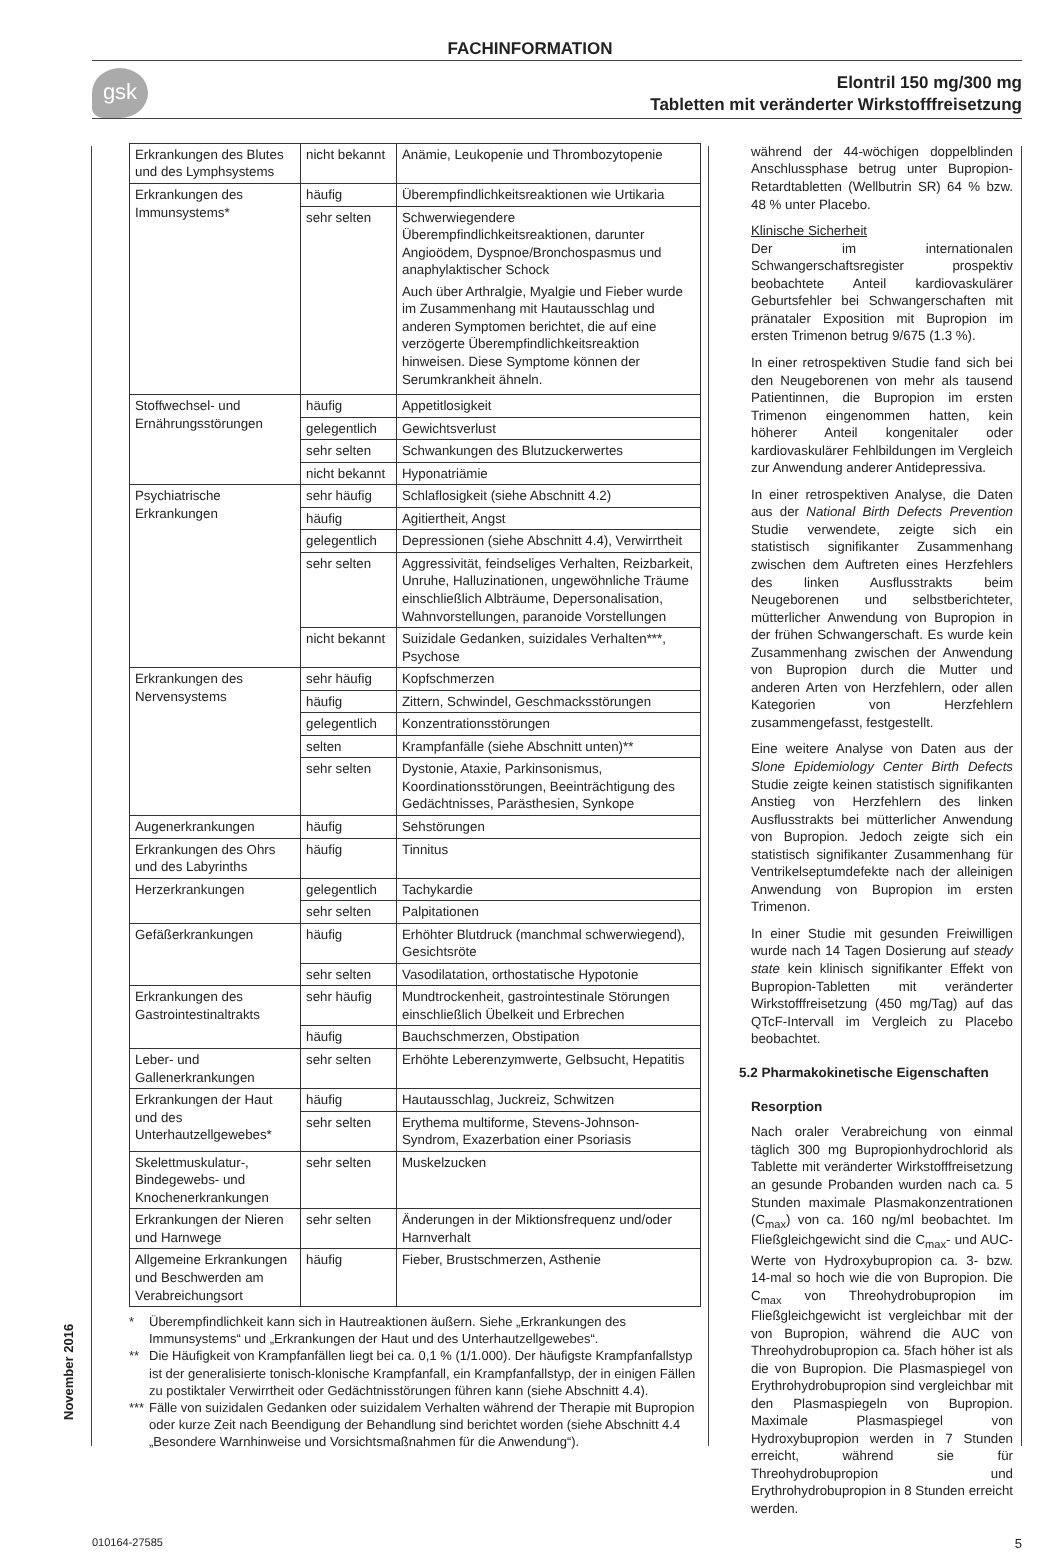FACHINFORMATION
gsk
Elontril 150 mg/300 mg
Tabletten mit veränderter Wirkstofffreisetzung
| Erkrankungen des Blutes und des Lymphsystems | nicht bekannt | Anämie, Leukopenie und Thrombozytopenie |
| Erkrankungen des Immunsystems* | häufig | Überempfindlichkeitsreaktionen wie Urtikaria |
| | sehr selten | Schwerwiegendere Überempfindlichkeitsreaktionen, darunter Angioödem, Dyspnoe/Bronchospasmus und anaphylaktischer Schock Auch über Arthralgie, Myalgie und Fieber wurde im Zusammenhang mit Hautausschlag und anderen Symptomen berichtet, die auf eine verzögerte Überempfindlichkeitsreaktion hinweisen. Diese Symptome können der Serumkrankheit ähneln. |
| Stoffwechsel- und Ernährungsstörungen | häufig | Appetitlosigkeit |
| | gelegentlich | Gewichtsverlust |
| | sehr selten | Schwankungen des Blutzuckerwertes |
| | nicht bekannt | Hyponatriämie |
| Psychiatrische Erkrankungen | sehr häufig | Schlaflosigkeit (siehe Abschnitt 4.2) |
| | häufig | Agitiertheit, Angst |
| | gelegentlich | Depressionen (siehe Abschnitt 4.4), Verwirrtheit |
| | sehr selten | Aggressivität, feindseliges Verhalten, Reizbarkeit, Unruhe, Halluzinationen, ungewöhnliche Träume einschließlich Albträume, Depersonalisation, Wahnvorstellungen, paranoide Vorstellungen |
| | nicht bekannt | Suizidale Gedanken, suizidales Verhalten***, Psychose |
| Erkrankungen des Nervensystems | sehr häufig | Kopfschmerzen |
| | häufig | Zittern, Schwindel, Geschmacksstörungen |
| | gelegentlich | Konzentrationsstörungen |
| | selten | Krampfanfälle (siehe Abschnitt unten)** |
| | sehr selten | Dystonie, Ataxie, Parkinsonismus, Koordinationsstörungen, Beeinträchtigung des Gedächtnisses, Parästhesien, Synkope |
| Augenerkrankungen | häufig | Sehstörungen |
| Erkrankungen des Ohrs und des Labyrinths | häufig | Tinnitus |
| Herzerkrankungen | gelegentlich | Tachykardie |
| | sehr selten | Palpitationen |
| Gefäßerkrankungen | häufig | Erhöhter Blutdruck (manchmal schwerwiegend), Gesichtsröte |
| | sehr selten | Vasodilatation, orthostatische Hypotonie |
| Erkrankungen des Gastrointestinaltrakts | sehr häufig | Mundtrockenheit, gastrointestinale Störungen einschließlich Übelkeit und Erbrechen |
| | häufig | Bauchschmerzen, Obstipation |
| Leber- und Gallenerkrankungen | sehr selten | Erhöhte Leberenzymwerte, Gelbsucht, Hepatitis |
| Erkrankungen der Haut und des Unterhautzellgewebes* | häufig | Hautausschlag, Juckreiz, Schwitzen |
| | sehr selten | Erythema multiforme, Stevens-Johnson-Syndrom, Exazerbation einer Psoriasis |
| Skelettmuskulatur-, Bindegewebs- und Knochenerkrankungen | sehr selten | Muskelzucken |
| Erkrankungen der Nieren und Harnwege | sehr selten | Änderungen in der Miktionsfrequenz und/oder Harnverhalt |
| Allgemeine Erkrankungen und Beschwerden am Verabreichungsort | häufig | Fieber, Brustschmerzen, Asthenie |
* Überempfindlichkeit kann sich in Hautreaktionen äußern. Siehe „Erkrankungen des Immunsystems“ und „Erkrankungen der Haut und des Unterhautzellgewebes“.
** Die Häufigkeit von Krampfanfällen liegt bei ca. 0,1 % (1/1.000). Der häufigste Krampfanfallstyp ist der generalisierte tonisch-klonische Krampfanfall, ein Krampfanfallstyp, der in einigen Fällen zu postiktaler Verwirrtheit oder Gedächtnisstörungen führen kann (siehe Abschnitt 4.4).
*** Fälle von suizidalen Gedanken oder suizidalem Verhalten während der Therapie mit Bupropion oder kurze Zeit nach Beendigung der Behandlung sind berichtet worden (siehe Abschnitt 4.4 „Besondere Warnhinweise und Vorsichtsmaßnahmen für die Anwendung“).
während der 44-wöchigen doppelblinden Anschlussphase betrug unter Bupropion-Retardtabletten (Wellbutrin SR) 64 % bzw. 48 % unter Placebo.
Klinische Sicherheit
Der im internationalen Schwangerschaftsregister prospektiv beobachtete Anteil kardiovaskulärer Geburtsfehler bei Schwangerschaften mit pränataler Exposition mit Bupropion im ersten Trimenon betrug 9/675 (1.3 %).
In einer retrospektiven Studie fand sich bei den Neugeborenen von mehr als tausend Patientinnen, die Bupropion im ersten Trimenon eingenommen hatten, kein höherer Anteil kongenitaler oder kardiovaskulärer Fehlbildungen im Vergleich zur Anwendung anderer Antidepressiva.
In einer retrospektiven Analyse, die Daten aus der National Birth Defects Prevention Studie verwendete, zeigte sich ein statistisch signifikanter Zusammenhang zwischen dem Auftreten eines Herzfehlers des linken Ausflusstrakts beim Neugeborenen und selbstberichteter, mütterlicher Anwendung von Bupropion in der frühen Schwangerschaft. Es wurde kein Zusammenhang zwischen der Anwendung von Bupropion durch die Mutter und anderen Arten von Herzfehlern, oder allen Kategorien von Herzfehlern zusammengefasst, festgestellt.
Eine weitere Analyse von Daten aus der Slone Epidemiology Center Birth Defects Studie zeigte keinen statistisch signifikanten Anstieg von Herzfehlern des linken Ausflusstrakts bei mütterlicher Anwendung von Bupropion. Jedoch zeigte sich ein statistisch signifikanter Zusammenhang für Ventrikelseptumdefekte nach der alleinigen Anwendung von Bupropion im ersten Trimenon.
In einer Studie mit gesunden Freiwilligen wurde nach 14 Tagen Dosierung auf steady state kein klinisch signifikanter Effekt von Bupropion-Tabletten mit veränderter Wirkstofffreisetzung (450 mg/Tag) auf das QTcF-Intervall im Vergleich zu Placebo beobachtet.
5.2 Pharmakokinetische Eigenschaften
Resorption
Nach oraler Verabreichung von einmal täglich 300 mg Bupropionhydrochlorid als Tablette mit veränderter Wirkstofffreisetzung an gesunde Probanden wurden nach ca. 5 Stunden maximale Plasmakonzentrationen (C<sub>max</sub>) von ca. 160 ng/ml beobachtet. Im Fließgleichgewicht sind die C<sub>max</sub>- und AUC-Werte von Hydroxybupropion ca. 3- bzw. 14-mal so hoch wie die von Bupropion. Die C<sub>max</sub> von Threohydrobupropion im Fließgleichgewicht ist vergleichbar mit der von Bupropion, während die AUC von Threohydrobupropion ca. 5fach höher ist als die von Bupropion. Die Plasmaspiegel von Erythrohydrobupropion sind vergleichbar mit den Plasmaspiegeln von Bupropion. Maximale Plasmaspiegel von Hydroxybupropion werden in 7 Stunden erreicht, während sie für Threohydrobupropion und Erythrohydrobupropion in 8 Stunden erreicht werden.
November 2016
010164-27585 5